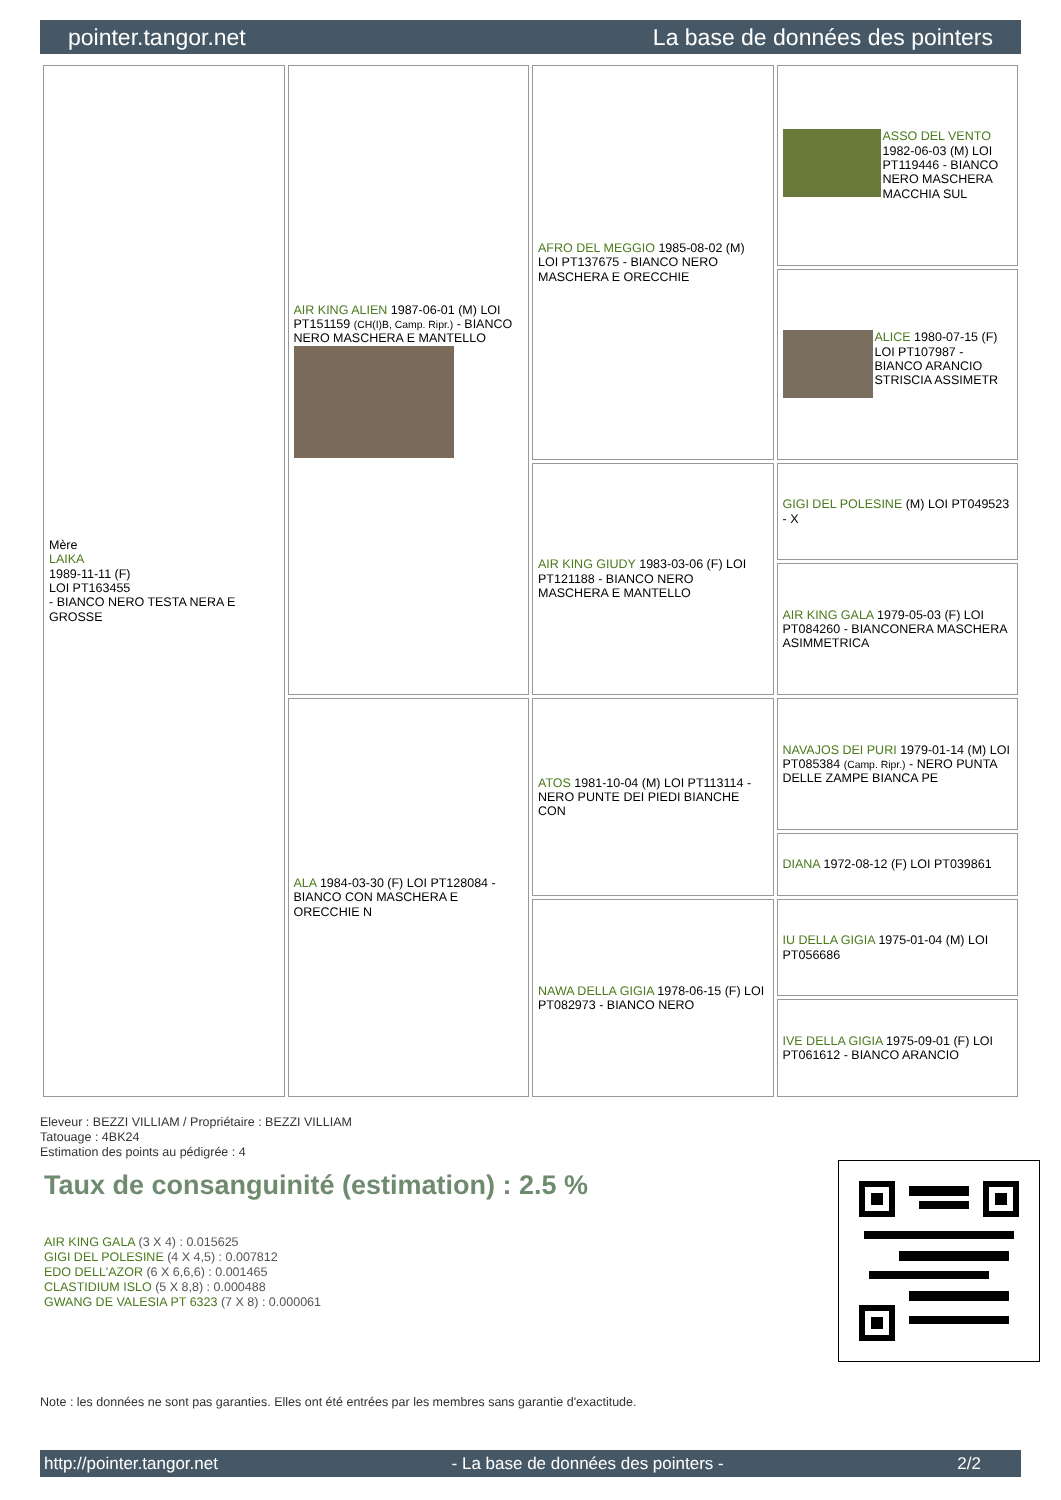pointer.tangor.net La base de données des pointers
| Mère LAIKA 1989-11-11 (F) LOI PT163455 - BIANCO NERO TESTA NERA E GROSSE | AIR KING ALIEN 1987-06-01 (M) LOI PT151159 (CH(I)B, Camp. Ripr.) - BIANCO NERO MASCHERA E MANTELLO | AFRO DEL MEGGIO 1985-08-02 (M) LOI PT137675 - BIANCO NERO MASCHERA E ORECCHIE | ASSO DEL VENTO 1982-06-03 (M) LOI PT119446 - BIANCO NERO MASCHERA MACCHIA SUL |
| | | | ALICE 1980-07-15 (F) LOI PT107987 - BIANCO ARANCIO STRISCIA ASSIMETR |
| | | AIR KING GIUDY 1983-03-06 (F) LOI PT121188 - BIANCO NERO MASCHERA E MANTELLO | GIGI DEL POLESINE (M) LOI PT049523 - X |
| | | | AIR KING GALA 1979-05-03 (F) LOI PT084260 - BIANCONERA MASCHERA ASIMMETRICA |
| | ALA 1984-03-30 (F) LOI PT128084 - BIANCO CON MASCHERA E ORECCHIE N | ATOS 1981-10-04 (M) LOI PT113114 - NERO PUNTE DEI PIEDI BIANCHE CON | NAVAJOS DEI PURI 1979-01-14 (M) LOI PT085384 (Camp. Ripr.) - NERO PUNTA DELLE ZAMPE BIANCA PE |
| | | | DIANA 1972-08-12 (F) LOI PT039861 |
| | | NAWA DELLA GIGIA 1978-06-15 (F) LOI PT082973 - BIANCO NERO | IU DELLA GIGIA 1975-01-04 (M) LOI PT056686 |
| | | | IVE DELLA GIGIA 1975-09-01 (F) LOI PT061612 - BIANCO ARANCIO |
Eleveur : BEZZI VILLIAM / Propriétaire : BEZZI VILLIAM
Tatouage : 4BK24
Estimation des points au pédigrée : 4
Taux de consanguinité (estimation) : 2.5 %
AIR KING GALA (3 X 4) : 0.015625
GIGI DEL POLESINE (4 X 4,5) : 0.007812
EDO DELL'AZOR (6 X 6,6,6) : 0.001465
CLASTIDIUM ISLO (5 X 8,8) : 0.000488
GWANG DE VALESIA PT 6323 (7 X 8) : 0.000061
Note : les données ne sont pas garanties. Elles ont été entrées par les membres sans garantie d'exactitude.
http://pointer.tangor.net - La base de données des pointers - 2/2